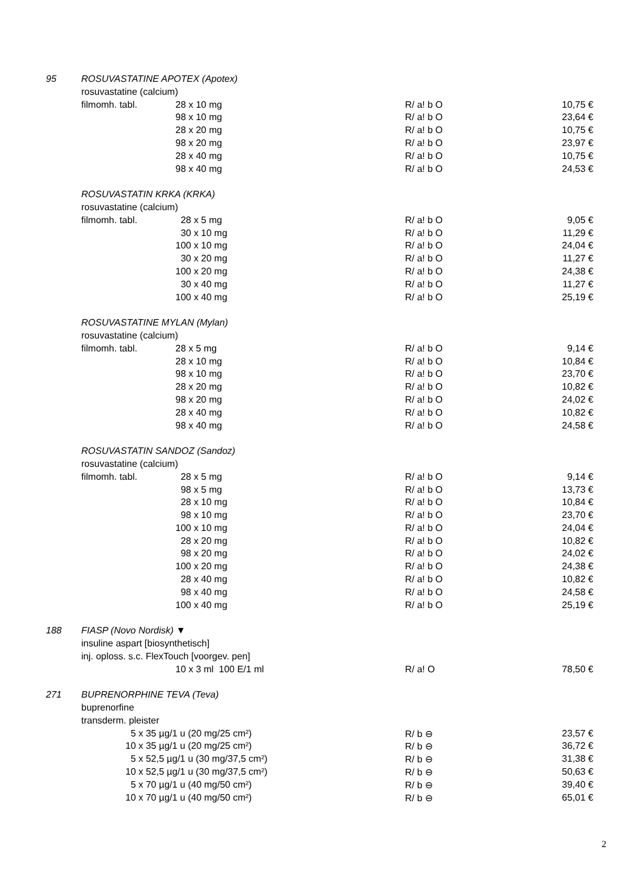| 95 | ROSUVASTATINE APOTEX (Apotex) | | | |
| | rosuvastatine (calcium) | | | |
| | filmomh. tabl. | 28 x 10 mg | R/ a! b O | 10,75 € |
| | | 98 x 10 mg | R/ a! b O | 23,64 € |
| | | 28 x 20 mg | R/ a! b O | 10,75 € |
| | | 98 x 20 mg | R/ a! b O | 23,97 € |
| | | 28 x 40 mg | R/ a! b O | 10,75 € |
| | | 98 x 40 mg | R/ a! b O | 24,53 € |
| | ROSUVASTATIN KRKA (KRKA) | | | |
| | rosuvastatine (calcium) | | | |
| | filmomh. tabl. | 28 x 5 mg | R/ a! b O | 9,05 € |
| | | 30 x 10 mg | R/ a! b O | 11,29 € |
| | | 100 x 10 mg | R/ a! b O | 24,04 € |
| | | 30 x 20 mg | R/ a! b O | 11,27 € |
| | | 100 x 20 mg | R/ a! b O | 24,38 € |
| | | 30 x 40 mg | R/ a! b O | 11,27 € |
| | | 100 x 40 mg | R/ a! b O | 25,19 € |
| | ROSUVASTATINE MYLAN (Mylan) | | | |
| | rosuvastatine (calcium) | | | |
| | filmomh. tabl. | 28 x 5 mg | R/ a! b O | 9,14 € |
| | | 28 x 10 mg | R/ a! b O | 10,84 € |
| | | 98 x 10 mg | R/ a! b O | 23,70 € |
| | | 28 x 20 mg | R/ a! b O | 10,82 € |
| | | 98 x 20 mg | R/ a! b O | 24,02 € |
| | | 28 x 40 mg | R/ a! b O | 10,82 € |
| | | 98 x 40 mg | R/ a! b O | 24,58 € |
| | ROSUVASTATIN SANDOZ (Sandoz) | | | |
| | rosuvastatine (calcium) | | | |
| | filmomh. tabl. | 28 x 5 mg | R/ a! b O | 9,14 € |
| | | 98 x 5 mg | R/ a! b O | 13,73 € |
| | | 28 x 10 mg | R/ a! b O | 10,84 € |
| | | 98 x 10 mg | R/ a! b O | 23,70 € |
| | | 100 x 10 mg | R/ a! b O | 24,04 € |
| | | 28 x 20 mg | R/ a! b O | 10,82 € |
| | | 98 x 20 mg | R/ a! b O | 24,02 € |
| | | 100 x 20 mg | R/ a! b O | 24,38 € |
| | | 28 x 40 mg | R/ a! b O | 10,82 € |
| | | 98 x 40 mg | R/ a! b O | 24,58 € |
| | | 100 x 40 mg | R/ a! b O | 25,19 € |
| 188 | FIASP (Novo Nordisk) ▼ | | | |
| | insuline aspart [biosynthetisch] | | | |
| | inj. oploss. s.c. FlexTouch [voorgev. pen] | | | |
| | | 10 x 3 ml 100 E/1 ml | R/ a! O | 78,50 € |
| 271 | BUPRENORPHINE TEVA (Teva) | | | |
| | buprenorfine | | | |
| | transderm. pleister | | | |
| | 5 x 35 µg/1 u (20 mg/25 cm²) | | R/ b ⊖ | 23,57 € |
| | 10 x 35 µg/1 u (20 mg/25 cm²) | | R/ b ⊖ | 36,72 € |
| | 5 x 52,5 µg/1 u (30 mg/37,5 cm²) | | R/ b ⊖ | 31,38 € |
| | 10 x 52,5 µg/1 u (30 mg/37,5 cm²) | | R/ b ⊖ | 50,63 € |
| | 5 x 70 µg/1 u (40 mg/50 cm²) | | R/ b ⊖ | 39,40 € |
| | 10 x 70 µg/1 u (40 mg/50 cm²) | | R/ b ⊖ | 65,01 € |
2